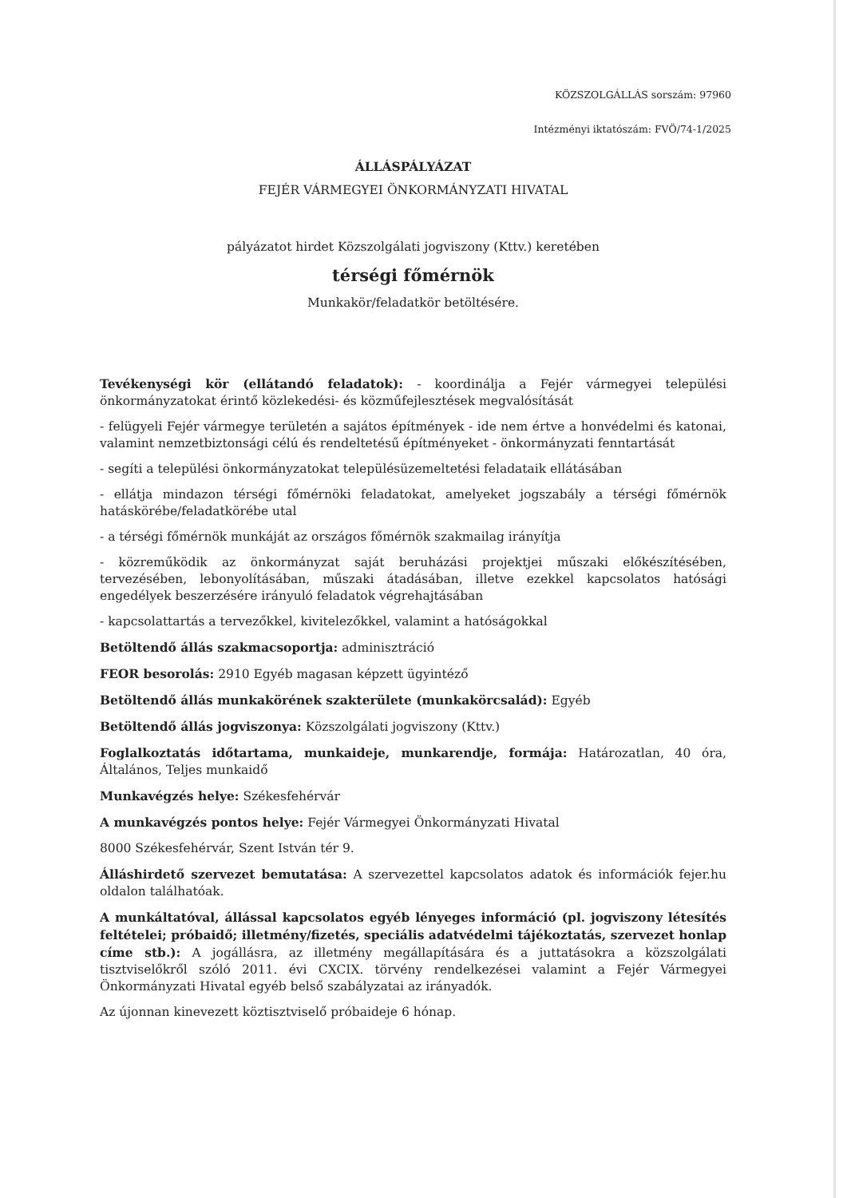KÖZSZOLGÁLLÁS sorszám: 97960
Intézményi iktatószám: FVÖ/74-1/2025
ÁLLÁSPÁLYÁZAT
FEJÉR VÁRMEGYEI ÖNKORMÁNYZATI HIVATAL
pályázatot hirdet Közszolgálati jogviszony (Kttv.) keretében
térségi főmérnök
Munkakör/feladatkör betöltésére.
Tevékenységi kör (ellátandó feladatok): - koordinálja a Fejér vármegyei települési önkormányzatokat érintő közlekedési- és közműfejlesztések megvalósítását
- felügyeli Fejér vármegye területén a sajátos építmények - ide nem értve a honvédelmi és katonai, valamint nemzetbiztonsági célú és rendeltetésű építményeket - önkormányzati fenntartását
- segíti a települési önkormányzatokat településüzemeltetési feladataik ellátásában
- ellátja mindazon térségi főmérnöki feladatokat, amelyeket jogszabály a térségi főmérnök hatáskörébe/feladatkörébe utal
- a térségi főmérnök munkáját az országos főmérnök szakmailag irányítja
- közreműködik az önkormányzat saját beruházási projektjei műszaki előkészítésében, tervezésében, lebonyolításában, műszaki átadásában, illetve ezekkel kapcsolatos hatósági engedélyek beszerzésére irányuló feladatok végrehajtásában
- kapcsolattartás a tervezőkkel, kivitelezőkkel, valamint a hatóságokkal
Betöltendő állás szakmacsoportja: adminisztráció
FEOR besorolás: 2910 Egyéb magasan képzett ügyintéző
Betöltendő állás munkakörének szakterülete (munkakörcsalád): Egyéb
Betöltendő állás jogviszonya: Közszolgálati jogviszony (Kttv.)
Foglalkoztatás időtartama, munkaideje, munkarendje, formája: Határozatlan, 40 óra, Általános, Teljes munkaidő
Munkavégzés helye: Székesfehérvár
A munkavégzés pontos helye: Fejér Vármegyei Önkormányzati Hivatal
8000 Székesfehérvár, Szent István tér 9.
Álláshirdető szervezet bemutatása: A szervezettel kapcsolatos adatok és információk fejer.hu oldalon találhatóak.
A munkáltatóval, állással kapcsolatos egyéb lényeges információ (pl. jogviszony létesítés feltételei; próbaidő; illetmény/fizetés, speciális adatvédelmi tájékoztatás, szervezet honlap címe stb.): A jogállásra, az illetmény megállapítására és a juttatásokra a közszolgálati tisztviselőkről szóló 2011. évi CXCIX. törvény rendelkezései valamint a Fejér Vármegyei Önkormányzati Hivatal egyéb belső szabályzatai az irányadók.
Az újonnan kinevezett köztisztviselő próbaideje 6 hónap.